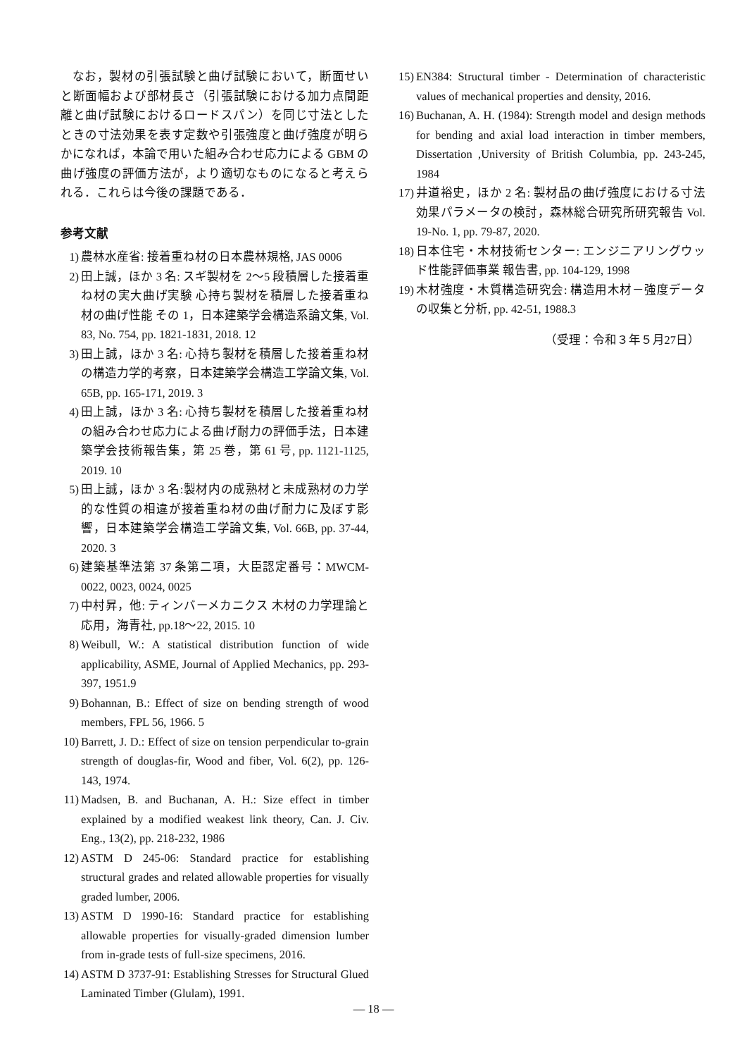なお，製材の引張試験と曲げ試験において，断面せいと断面幅および部材長さ（引張試験における加力点間距離と曲げ試験におけるロードスパン）を同じ寸法としたときの寸法効果を表す定数や引張強度と曲げ強度が明らかになれば，本論で用いた組み合わせ応力による GBM の曲げ強度の評価方法が，より適切なものになると考えられる．これらは今後の課題である．
参考文献
1) 農林水産省: 接着重ね材の日本農林規格, JAS 0006
2) 田上誠，ほか 3 名: スギ製材を 2〜5 段積層した接着重ね材の実大曲げ実験 心持ち製材を積層した接着重ね材の曲げ性能 その 1，日本建築学会構造系論文集, Vol. 83, No. 754, pp. 1821-1831, 2018. 12
3) 田上誠，ほか 3 名: 心持ち製材を積層した接着重ね材の構造力学的考察，日本建築学会構造工学論文集, Vol. 65B, pp. 165-171, 2019. 3
4) 田上誠，ほか 3 名: 心持ち製材を積層した接着重ね材の組み合わせ応力による曲げ耐力の評価手法，日本建築学会技術報告集，第 25 巻，第 61 号, pp. 1121-1125, 2019. 10
5) 田上誠，ほか 3 名:製材内の成熟材と未成熟材の力学的な性質の相違が接着重ね材の曲げ耐力に及ぼす影響，日本建築学会構造工学論文集, Vol. 66B, pp. 37-44, 2020. 3
6) 建築基準法第 37 条第二項，大臣認定番号：MWCM-0022, 0023, 0024, 0025
7) 中村昇，他: ティンバーメカニクス 木材の力学理論と応用，海青社, pp.18〜22, 2015. 10
8) Weibull, W.: A statistical distribution function of wide applicability, ASME, Journal of Applied Mechanics, pp. 293-397, 1951.9
9) Bohannan, B.: Effect of size on bending strength of wood members, FPL 56, 1966. 5
10) Barrett, J. D.: Effect of size on tension perpendicular to-grain strength of douglas-fir, Wood and fiber, Vol. 6(2), pp. 126-143, 1974.
11) Madsen, B. and Buchanan, A. H.: Size effect in timber explained by a modified weakest link theory, Can. J. Civ. Eng., 13(2), pp. 218-232, 1986
12) ASTM D 245-06: Standard practice for establishing structural grades and related allowable properties for visually graded lumber, 2006.
13) ASTM D 1990-16: Standard practice for establishing allowable properties for visually-graded dimension lumber from in-grade tests of full-size specimens, 2016.
14) ASTM D 3737-91: Establishing Stresses for Structural Glued Laminated Timber (Glulam), 1991.
15) EN384: Structural timber - Determination of characteristic values of mechanical properties and density, 2016.
16) Buchanan, A. H. (1984): Strength model and design methods for bending and axial load interaction in timber members, Dissertation ,University of British Columbia, pp. 243-245, 1984
17) 井道裕史，ほか 2 名: 製材品の曲げ強度における寸法効果パラメータの検討，森林総合研究所研究報告 Vol. 19-No. 1, pp. 79-87, 2020.
18) 日本住宅・木材技術センター: エンジニアリングウッド性能評価事業 報告書, pp. 104-129, 1998
19) 木材強度・木質構造研究会: 構造用木材－強度データの収集と分析, pp. 42-51, 1988.3
（受理：令和３年５月27日）
— 18 —